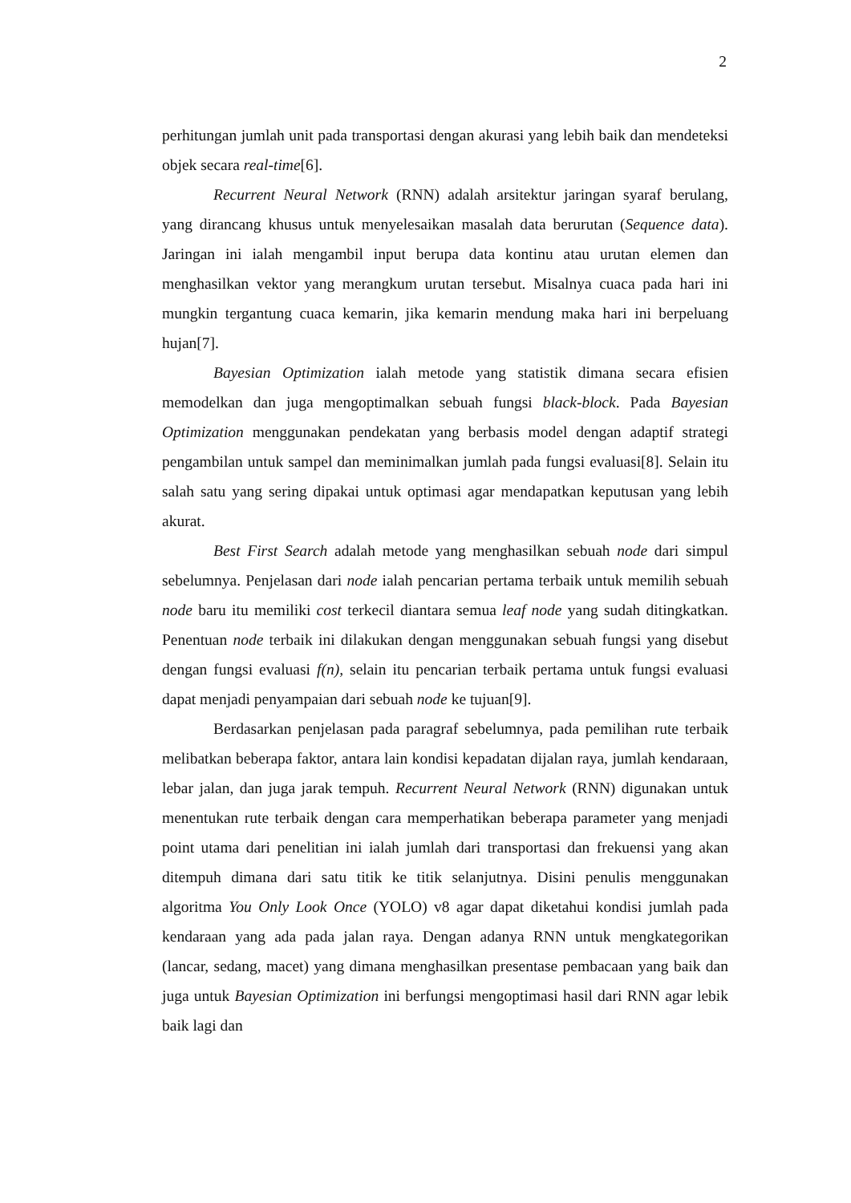2
perhitungan jumlah unit pada transportasi dengan akurasi yang lebih baik dan mendeteksi objek secara real-time[6].
Recurrent Neural Network (RNN) adalah arsitektur jaringan syaraf berulang, yang dirancang khusus untuk menyelesaikan masalah data berurutan (Sequence data). Jaringan ini ialah mengambil input berupa data kontinu atau urutan elemen dan menghasilkan vektor yang merangkum urutan tersebut. Misalnya cuaca pada hari ini mungkin tergantung cuaca kemarin, jika kemarin mendung maka hari ini berpeluang hujan[7].
Bayesian Optimization ialah metode yang statistik dimana secara efisien memodelkan dan juga mengoptimalkan sebuah fungsi black-block. Pada Bayesian Optimization menggunakan pendekatan yang berbasis model dengan adaptif strategi pengambilan untuk sampel dan meminimalkan jumlah pada fungsi evaluasi[8]. Selain itu salah satu yang sering dipakai untuk optimasi agar mendapatkan keputusan yang lebih akurat.
Best First Search adalah metode yang menghasilkan sebuah node dari simpul sebelumnya. Penjelasan dari node ialah pencarian pertama terbaik untuk memilih sebuah node baru itu memiliki cost terkecil diantara semua leaf node yang sudah ditingkatkan. Penentuan node terbaik ini dilakukan dengan menggunakan sebuah fungsi yang disebut dengan fungsi evaluasi f(n), selain itu pencarian terbaik pertama untuk fungsi evaluasi dapat menjadi penyampaian dari sebuah node ke tujuan[9].
Berdasarkan penjelasan pada paragraf sebelumnya, pada pemilihan rute terbaik melibatkan beberapa faktor, antara lain kondisi kepadatan dijalan raya, jumlah kendaraan, lebar jalan, dan juga jarak tempuh. Recurrent Neural Network (RNN) digunakan untuk menentukan rute terbaik dengan cara memperhatikan beberapa parameter yang menjadi point utama dari penelitian ini ialah jumlah dari transportasi dan frekuensi yang akan ditempuh dimana dari satu titik ke titik selanjutnya. Disini penulis menggunakan algoritma You Only Look Once (YOLO) v8 agar dapat diketahui kondisi jumlah pada kendaraan yang ada pada jalan raya. Dengan adanya RNN untuk mengkategorikan (lancar, sedang, macet) yang dimana menghasilkan presentase pembacaan yang baik dan juga untuk Bayesian Optimization ini berfungsi mengoptimasi hasil dari RNN agar lebik baik lagi dan